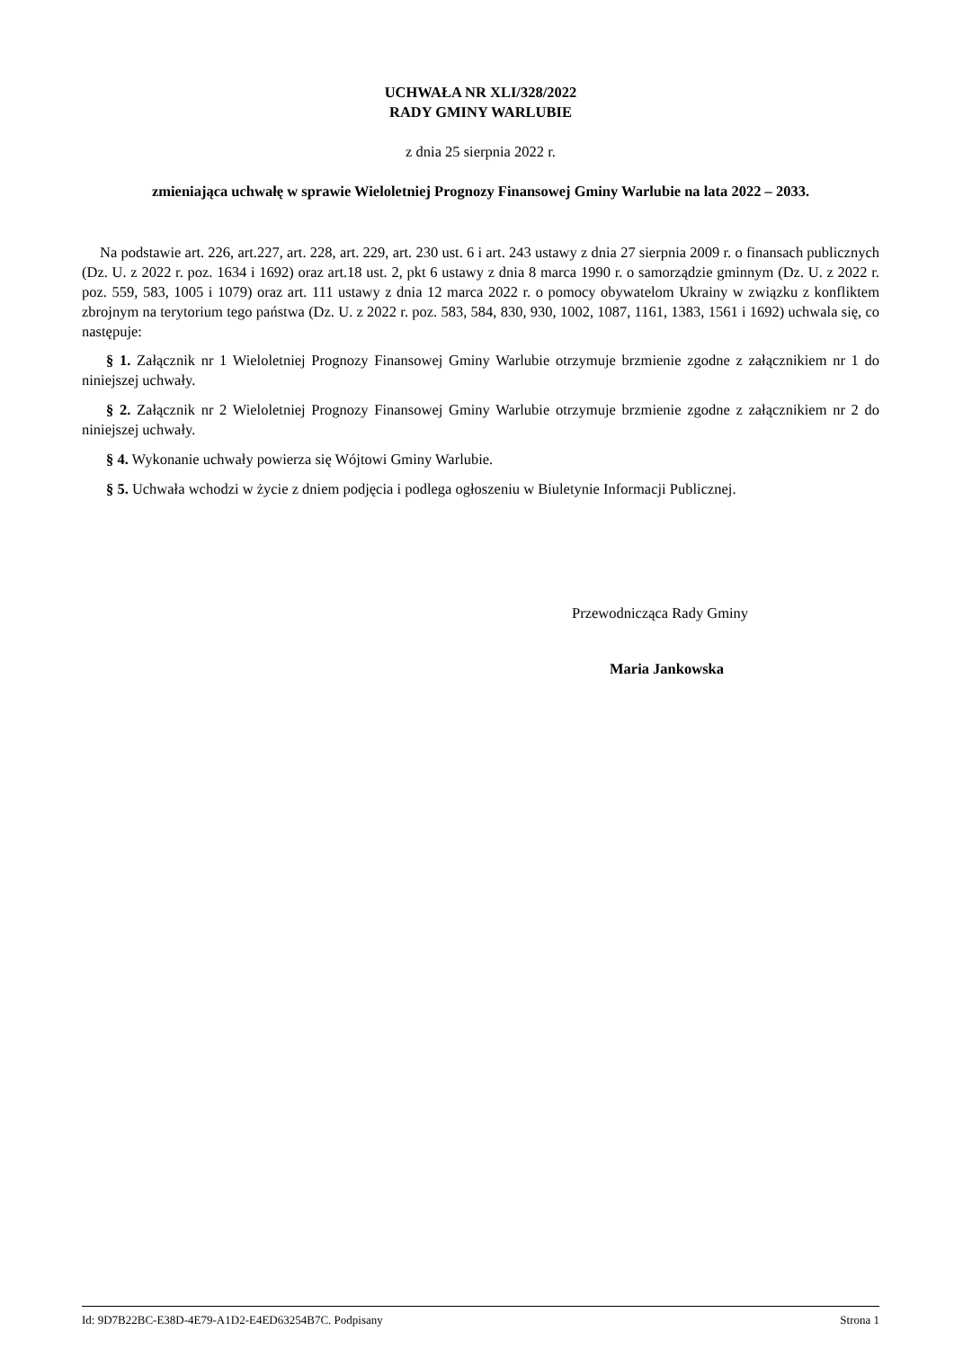UCHWAŁA NR XLI/328/2022
RADY GMINY WARLUBIE
z dnia 25 sierpnia 2022 r.
zmieniająca uchwałę w sprawie Wieloletniej Prognozy Finansowej Gminy Warlubie na lata 2022 – 2033.
Na podstawie art. 226, art.227, art. 228, art. 229, art. 230 ust. 6 i art. 243 ustawy z dnia 27 sierpnia 2009 r. o finansach publicznych (Dz. U. z 2022 r. poz. 1634 i 1692) oraz art.18 ust. 2, pkt 6 ustawy z dnia 8 marca 1990 r. o samorządzie gminnym (Dz. U. z 2022 r. poz. 559, 583, 1005 i 1079) oraz art. 111 ustawy z dnia 12 marca 2022 r. o pomocy obywatelom Ukrainy w związku z konfliktem zbrojnym na terytorium tego państwa (Dz. U. z 2022 r. poz. 583, 584, 830, 930, 1002, 1087, 1161, 1383, 1561 i 1692) uchwala się, co następuje:
§ 1. Załącznik nr 1 Wieloletniej Prognozy Finansowej Gminy Warlubie otrzymuje brzmienie zgodne z załącznikiem nr 1 do niniejszej uchwały.
§ 2. Załącznik nr 2 Wieloletniej Prognozy Finansowej Gminy Warlubie otrzymuje brzmienie zgodne z załącznikiem nr 2 do niniejszej uchwały.
§ 4. Wykonanie uchwały powierza się Wójtowi Gminy Warlubie.
§ 5. Uchwała wchodzi w życie z dniem podjęcia i podlega ogłoszeniu w Biuletynie Informacji Publicznej.
Przewodnicząca Rady Gminy
Maria Jankowska
Id: 9D7B22BC-E38D-4E79-A1D2-E4ED63254B7C. Podpisany Strona 1